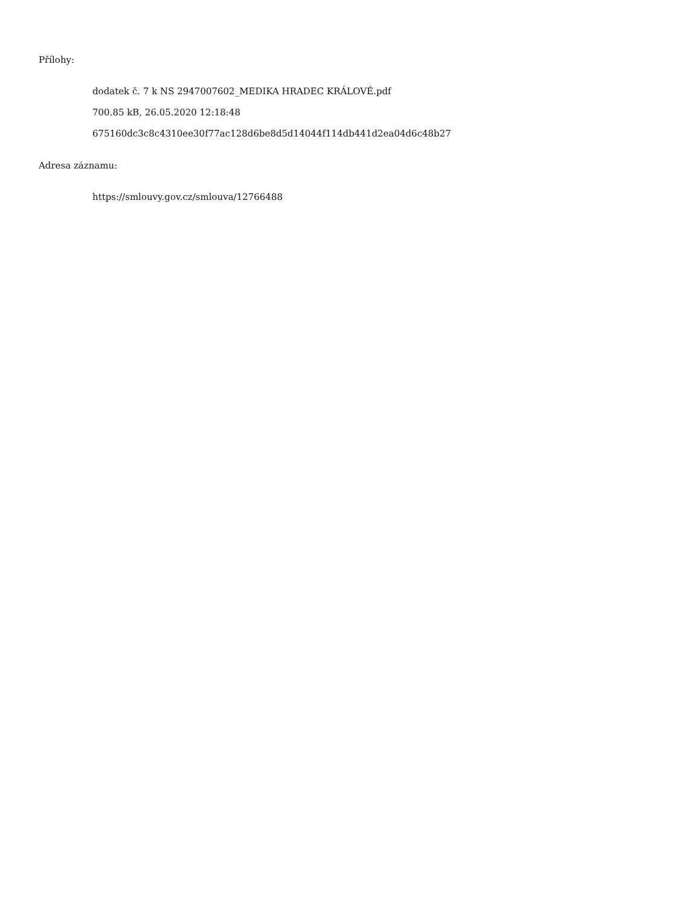Přílohy:
dodatek č. 7 k NS 2947007602_MEDIKA HRADEC KRÁLOVÉ.pdf
700.85 kB, 26.05.2020 12:18:48
675160dc3c8c4310ee30f77ac128d6be8d5d14044f114db441d2ea04d6c48b27
Adresa záznamu:
https://smlouvy.gov.cz/smlouva/12766488